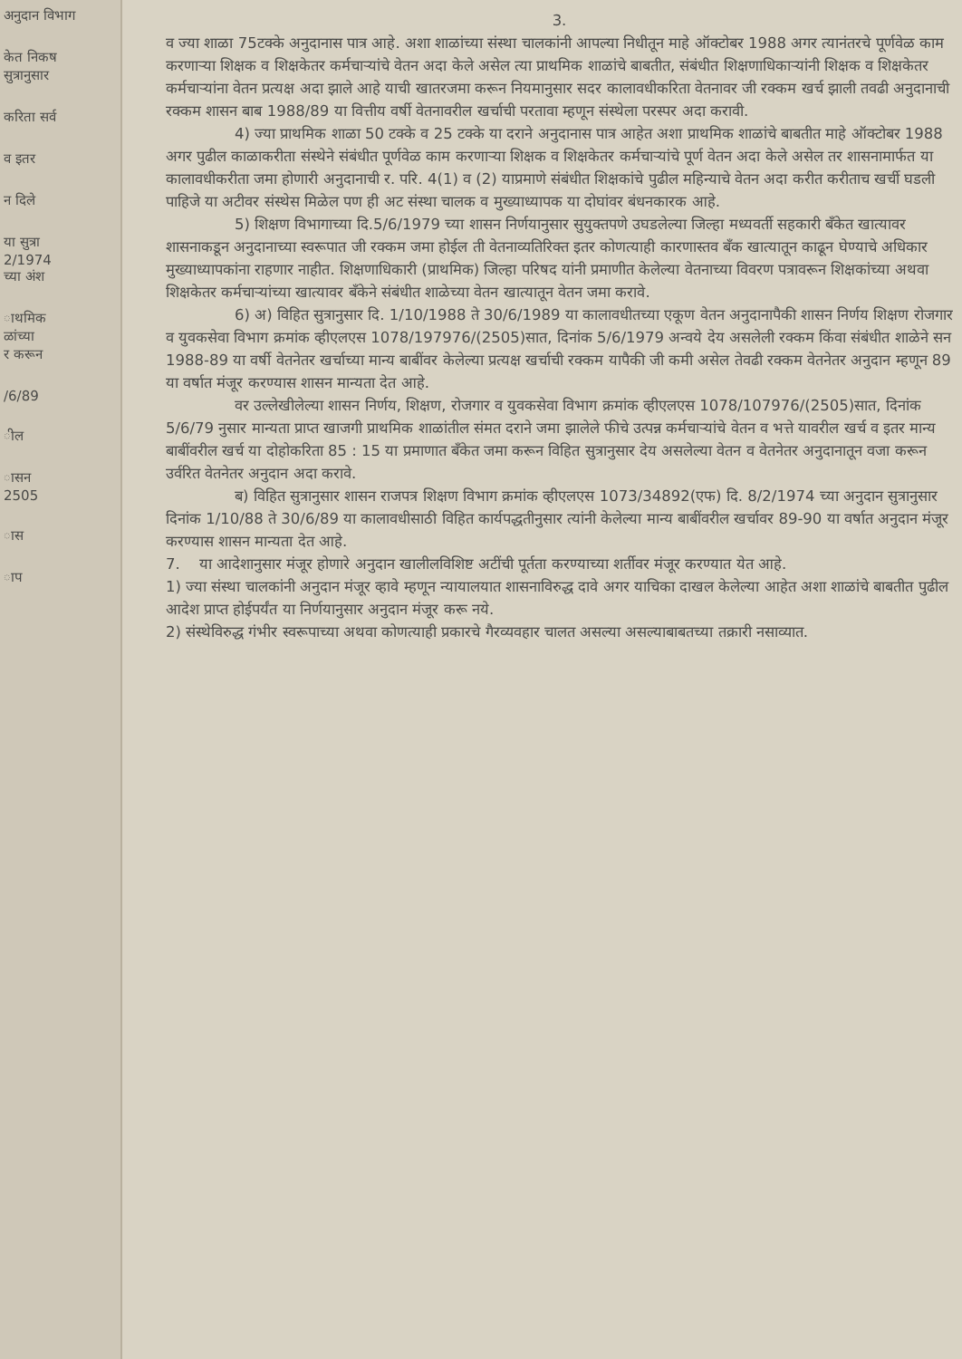अनुदान विभाग
केत निकष
सुत्रानुसार
करिता सर्व
व इतर
न दिले
या सुत्रा
2/1974
च्या अंश
ाथमिक
ळांच्या
र करून
/6/89
ील
ासन
2505
ास
ाप
3.
व ज्या शाळा 75टक्के अनुदानास पात्र आहे. अशा शाळांच्या संस्था चालकांनी आपल्या निधीतून माहे ऑक्टोबर 1988 अगर त्यानंतरचे पूर्णवेळ काम करणाऱ्या शिक्षक व शिक्षकेतर कर्मचाऱ्यांचे वेतन अदा केले असेल त्या प्राथमिक शाळांचे बाबतीत, संबंधीत शिक्षणाधिकाऱ्यांनी शिक्षक व शिक्षकेतर कर्मचाऱ्यांना वेतन प्रत्यक्ष अदा झाले आहे याची खातरजमा करून नियमानुसार सदर कालावधीकरिता वेतनावर जी रक्कम खर्च झाली तवढी अनुदानाची रक्कम शासन बाब 1988/89 या वित्तीय वर्षी वेतनावरील खर्चाची परतावा म्हणून संस्थेला परस्पर अदा करावी.
4) ज्या प्राथमिक शाळा 50 टक्के व 25 टक्के या दराने अनुदानास पात्र आहेत अशा प्राथमिक शाळांचे बाबतीत माहे ऑक्टोबर 1988 अगर पुढील काळाकरीता संस्थेने संबंधीत पूर्णवेळ काम करणाऱ्या शिक्षक व शिक्षकेतर कर्मचाऱ्यांचे पूर्ण वेतन अदा केले असेल तर शासनामार्फत या कालावधीकरीता जमा होणारी अनुदानाची र. परि. 4(1) व (2) याप्रमाणे संबंधीत शिक्षकांचे पुढील महिन्याचे वेतन अदा करीत करीताच खर्ची घडली पाहिजे या अटीवर संस्थेस मिळेल पण ही अट संस्था चालक व मुख्याध्यापक या दोघांवर बंधनकारक आहे.
5) शिक्षण विभागाच्या दि.5/6/1979 च्या शासन निर्णयानुसार सुयुक्तपणे उघडलेल्या जिल्हा मध्यवर्ती सहकारी बँकेत खात्यावर शासनाकडून अनुदानाच्या स्वरूपात जी रक्कम जमा होईल ती वेतनाव्यतिरिक्त इतर कोणत्याही कारणास्तव बँक खात्यातून काढून घेण्याचे अधिकार मुख्याध्यापकांना राहणार नाहीत. शिक्षणाधिकारी (प्राथमिक) जिल्हा परिषद यांनी प्रमाणीत केलेल्या वेतनाच्या विवरण पत्रावरून शिक्षकांच्या अथवा शिक्षकेतर कर्मचाऱ्यांच्या खात्यावर बँकेने संबंधीत शाळेच्या वेतन खात्यातून वेतन जमा करावे.
6) अ) विहित सुत्रानुसार दि. 1/10/1988 ते 30/6/1989 या कालावधीतच्या एकूण वेतन अनुदानापैकी शासन निर्णय शिक्षण रोजगार व युवकसेवा विभाग क्रमांक व्हीएलएस 1078/197976/(2505)सात, दिनांक 5/6/1979 अन्वये देय असलेली रक्कम किंवा संबंधीत शाळेने सन 1988-89 या वर्षी वेतनेतर खर्चाच्या मान्य बाबींवर केलेल्या प्रत्यक्ष खर्चाची रक्कम यापैकी जी कमी असेल तेवढी रक्कम वेतनेतर अनुदान म्हणून 89 या वर्षात मंजूर करण्यास शासन मान्यता देत आहे.
वर उल्लेखीलेल्या शासन निर्णय, शिक्षण, रोजगार व युवकसेवा विभाग क्रमांक व्हीएलएस 1078/107976/(2505)सात, दिनांक 5/6/79 नुसार मान्यता प्राप्त खाजगी प्राथमिक शाळांतील संमत दराने जमा झालेले फीचे उत्पन्न कर्मचाऱ्यांचे वेतन व भत्ते यावरील खर्च व इतर मान्य बाबींवरील खर्च या दोहोकरिता 85 : 15 या प्रमाणात बँकेत जमा करून विहित सुत्रानुसार देय असलेल्या वेतन व वेतनेतर अनुदानातून वजा करून उर्वरित वेतनेतर अनुदान अदा करावे.
ब) विहित सुत्रानुसार शासन राजपत्र शिक्षण विभाग क्रमांक व्हीएलएस 1073/34892(एफ) दि. 8/2/1974 च्या अनुदान सुत्रानुसार दिनांक 1/10/88 ते 30/6/89 या कालावधीसाठी विहित कार्यपद्धतीनुसार त्यांनी केलेल्या मान्य बाबींवरील खर्चावर 89-90 या वर्षात अनुदान मंजूर करण्यास शासन मान्यता देत आहे.
7. या आदेशानुसार मंजूर होणारे अनुदान खालीलविशिष्ट अटींची पूर्तता करण्याच्या शर्तीवर मंजूर करण्यात येत आहे.
1) ज्या संस्था चालकांनी अनुदान मंजूर व्हावे म्हणून न्यायालयात शासनाविरुद्ध दावे अगर याचिका दाखल केलेल्या आहेत अशा शाळांचे बाबतीत पुढील आदेश प्राप्त होईपर्यंत या निर्णयानुसार अनुदान मंजूर करू नये.
2) संस्थेविरुद्ध गंभीर स्वरूपाच्या अथवा कोणत्याही प्रकारचे गैरव्यवहार चालत असल्या असल्याबाबतच्या तक्रारी नसाव्यात.